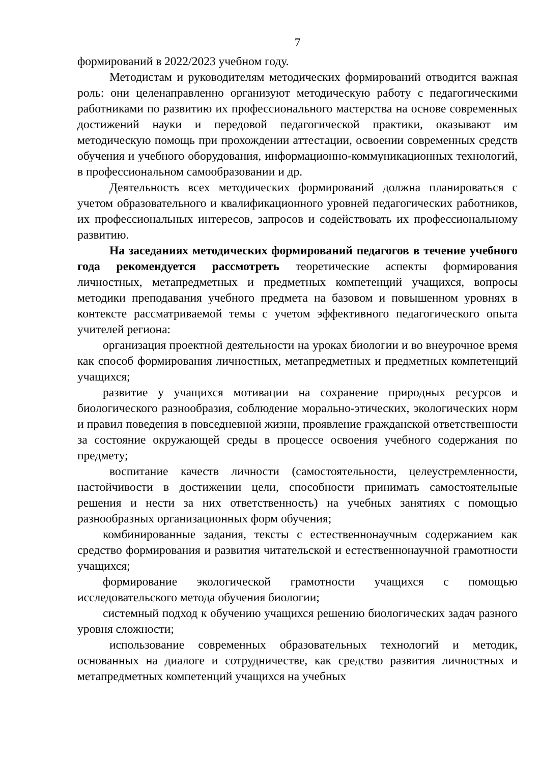7
формирований в 2022/2023 учебном году.
Методистам и руководителям методических формирований отводится важная роль: они целенаправленно организуют методическую работу с педагогическими работниками по развитию их профессионального мастерства на основе современных достижений науки и передовой педагогической практики, оказывают им методическую помощь при прохождении аттестации, освоении современных средств обучения и учебного оборудования, информационно-коммуникационных технологий, в профессиональном самообразовании и др.
Деятельность всех методических формирований должна планироваться с учетом образовательного и квалификационного уровней педагогических работников, их профессиональных интересов, запросов и содействовать их профессиональному развитию.
На заседаниях методических формирований педагогов в течение учебного года рекомендуется рассмотреть теоретические аспекты формирования личностных, метапредметных и предметных компетенций учащихся, вопросы методики преподавания учебного предмета на базовом и повышенном уровнях в контексте рассматриваемой темы с учетом эффективного педагогического опыта учителей региона:
организация проектной деятельности на уроках биологии и во внеурочное время как способ формирования личностных, метапредметных и предметных компетенций учащихся;
развитие у учащихся мотивации на сохранение природных ресурсов и биологического разнообразия, соблюдение морально-этических, экологических норм и правил поведения в повседневной жизни, проявление гражданской ответственности за состояние окружающей среды в процессе освоения учебного содержания по предмету;
воспитание качеств личности (самостоятельности, целеустремленности, настойчивости в достижении цели, способности принимать самостоятельные решения и нести за них ответственность) на учебных занятиях с помощью разнообразных организационных форм обучения;
комбинированные задания, тексты с естественнонаучным содержанием как средство формирования и развития читательской и естественнонаучной грамотности учащихся;
формирование экологической грамотности учащихся с помощью исследовательского метода обучения биологии;
системный подход к обучению учащихся решению биологических задач разного уровня сложности;
использование современных образовательных технологий и методик, основанных на диалоге и сотрудничестве, как средство развития личностных и метапредметных компетенций учащихся на учебных